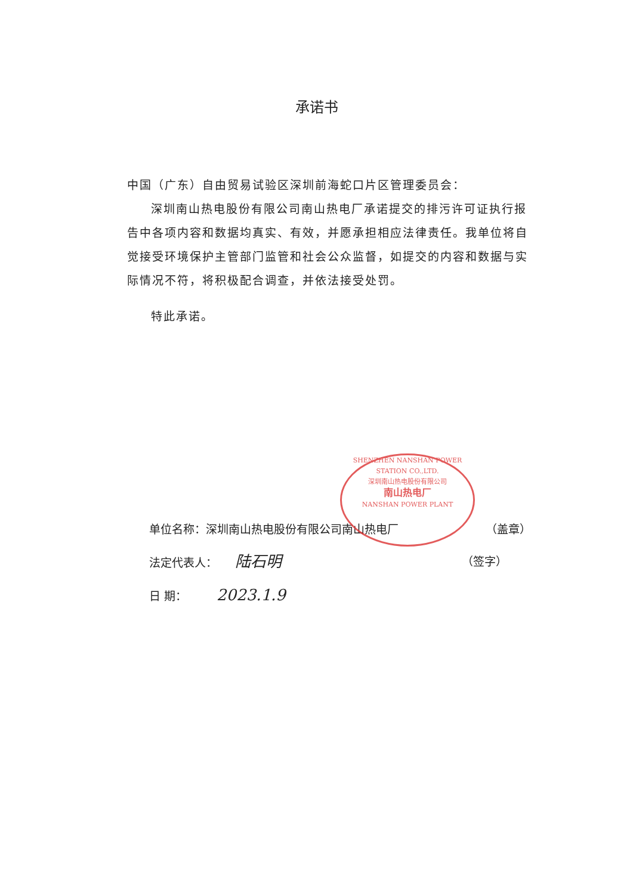承诺书
中国（广东）自由贸易试验区深圳前海蛇口片区管理委员会：
深圳南山热电股份有限公司南山热电厂承诺提交的排污许可证执行报告中各项内容和数据均真实、有效，并愿承担相应法律责任。我单位将自觉接受环境保护主管部门监管和社会公众监督，如提交的内容和数据与实际情况不符，将积极配合调查，并依法接受处罚。
特此承诺。
SHENZHEN NANSHAN POWER STATION CO.,LTD.
深圳南山热电股份有限公司
南山热电厂
NANSHAN POWER PLANT
单位名称：深圳南山热电股份有限公司南山热电厂 （盖章）
法定代表人： 陆石明 （签字）
日 期： 2023.1.9